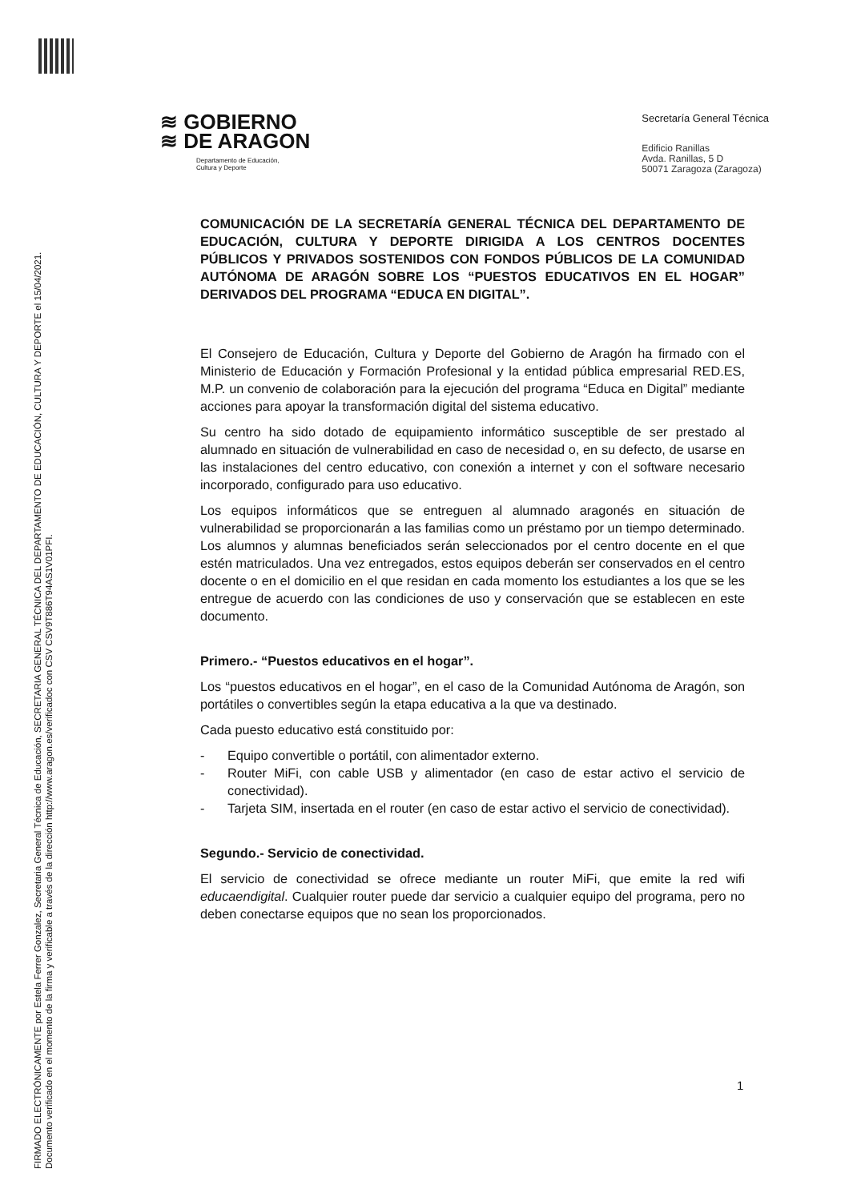FIRMADO ELECTRÓNICAMENTE por Estela Ferrer Gonzalez, Secretaria General Técnica de Educación, SECRETARIA GENERAL TÉCNICA DEL DEPARTAMENTO DE EDUCACIÓN, CULTURA Y DEPORTE el 15/04/2021.
Documento verificado en el momento de la firma y verificable a través de la dirección http://www.aragon.es/verificadoc con CSV CSV9T886T94AS1V01PFI.
≋ GOBIERNO
≋ DE ARAGON
Departamento de Educación,
Cultura y Deporte
Secretaría General Técnica
Edificio Ranillas
Avda. Ranillas, 5 D
50071 Zaragoza (Zaragoza)
COMUNICACIÓN DE LA SECRETARÍA GENERAL TÉCNICA DEL DEPARTAMENTO DE EDUCACIÓN, CULTURA Y DEPORTE DIRIGIDA A LOS CENTROS DOCENTES PÚBLICOS Y PRIVADOS SOSTENIDOS CON FONDOS PÚBLICOS DE LA COMUNIDAD AUTÓNOMA DE ARAGÓN SOBRE LOS “PUESTOS EDUCATIVOS EN EL HOGAR” DERIVADOS DEL PROGRAMA “EDUCA EN DIGITAL”.
El Consejero de Educación, Cultura y Deporte del Gobierno de Aragón ha firmado con el Ministerio de Educación y Formación Profesional y la entidad pública empresarial RED.ES, M.P. un convenio de colaboración para la ejecución del programa “Educa en Digital” mediante acciones para apoyar la transformación digital del sistema educativo.
Su centro ha sido dotado de equipamiento informático susceptible de ser prestado al alumnado en situación de vulnerabilidad en caso de necesidad o, en su defecto, de usarse en las instalaciones del centro educativo, con conexión a internet y con el software necesario incorporado, configurado para uso educativo.
Los equipos informáticos que se entreguen al alumnado aragonés en situación de vulnerabilidad se proporcionarán a las familias como un préstamo por un tiempo determinado. Los alumnos y alumnas beneficiados serán seleccionados por el centro docente en el que estén matriculados. Una vez entregados, estos equipos deberán ser conservados en el centro docente o en el domicilio en el que residan en cada momento los estudiantes a los que se les entregue de acuerdo con las condiciones de uso y conservación que se establecen en este documento.
Primero.- “Puestos educativos en el hogar”.
Los “puestos educativos en el hogar”, en el caso de la Comunidad Autónoma de Aragón, son portátiles o convertibles según la etapa educativa a la que va destinado.
Cada puesto educativo está constituido por:
- Equipo convertible o portátil, con alimentador externo.
- Router MiFi, con cable USB y alimentador (en caso de estar activo el servicio de conectividad).
- Tarjeta SIM, insertada en el router (en caso de estar activo el servicio de conectividad).
Segundo.- Servicio de conectividad.
El servicio de conectividad se ofrece mediante un router MiFi, que emite la red wifi educaendigital. Cualquier router puede dar servicio a cualquier equipo del programa, pero no deben conectarse equipos que no sean los proporcionados.
1